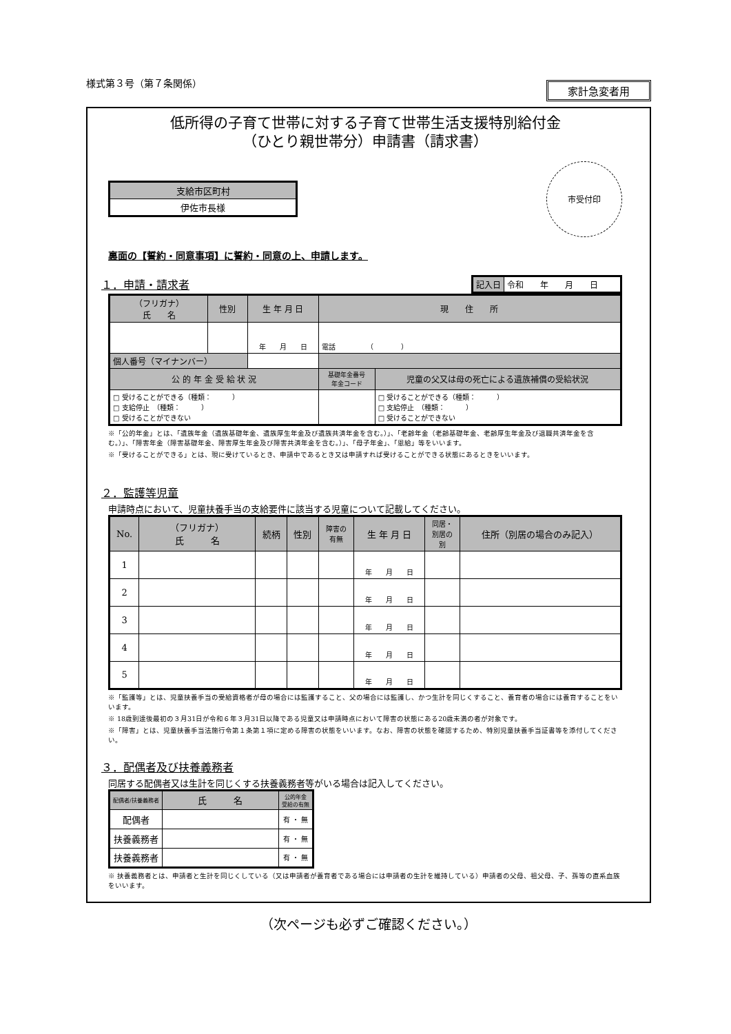様式第３号（第７条関係）
家計急変者用
低所得の子育て世帯に対する子育て世帯生活支援特別給付金
（ひとり親世帯分）申請書（請求書）
| 支給市区町村 |
| 伊佐市長様 |
市受付印
裏面の【誓約・同意事項】に誓約・同意の上、申請します。
１．申請・請求者
| 記入日 | 令和 年 月 日 |
| （フリガナ） 氏 名 | 性別 | 生 年 月 日 | 現 住 所 | |
| | | 年 月 日 | 電話 （ ） | |
| 個人番号（マイナンバー） | | | | |
| 公 的 年 金 受 給 状 況 | | | 基礎年金番号 年金コード | 児童の父又は母の死亡による遺族補償の受給状況 |
| □ 受けることができる（種類： ） □ 支給停止 （種類： ） □ 受けることができない | | | | □ 受けることができる（種類： ） □ 支給停止 （種類： ） □ 受けることができない |
※「公的年金」とは、「遺族年金（遺族基礎年金、遺族厚生年金及び遺族共済年金を含む。）」、「老齢年金（老齢基礎年金、老齢厚生年金及び退職共済年金を含む。）」、「障害年金（障害基礎年金、障害厚生年金及び障害共済年金を含む。）」、「母子年金」、「恩給」等をいいます。
※「受けることができる」とは、現に受けているとき、申請中であるとき又は申請すれば受けることができる状態にあるときをいいます。
２．監護等児童
申請時点において、児童扶養手当の支給要件に該当する児童について記載してください。
| No. | （フリガナ） 氏 名 | 続柄 | 性別 | 障害の 有無 | 生 年 月 日 | 同居・ 別居の 別 | 住所（別居の場合のみ記入） |
| 1 | | | | | 年 月 日 | | |
| 2 | | | | | 年 月 日 | | |
| 3 | | | | | 年 月 日 | | |
| 4 | | | | | 年 月 日 | | |
| 5 | | | | | 年 月 日 | | |
※「監護等」とは、児童扶養手当の受給資格者が母の場合には監護すること、父の場合には監護し、かつ生計を同じくすること、養育者の場合には養育することをいいます。
※ 18歳到達後最初の３月31日が令和６年３月31日以降である児童又は申請時点において障害の状態にある20歳未満の者が対象です。
※「障害」とは、児童扶養手当法施行令第１条第１項に定める障害の状態をいいます。なお、障害の状態を確認するため、特別児童扶養手当証書等を添付してください。
３．配偶者及び扶養義務者
同居する配偶者又は生計を同じくする扶養義務者等がいる場合は記入してください。
| 配偶者/扶養義務者 | 氏 名 | 公的年金 受給の有無 |
| 配偶者 | | 有 ・ 無 |
| 扶養義務者 | | 有 ・ 無 |
| 扶養義務者 | | 有 ・ 無 |
※ 扶養義務者とは、申請者と生計を同じくしている（又は申請者が養育者である場合には申請者の生計を維持している）申請者の父母、祖父母、子、孫等の直系血族をいいます。
（次ページも必ずご確認ください。）